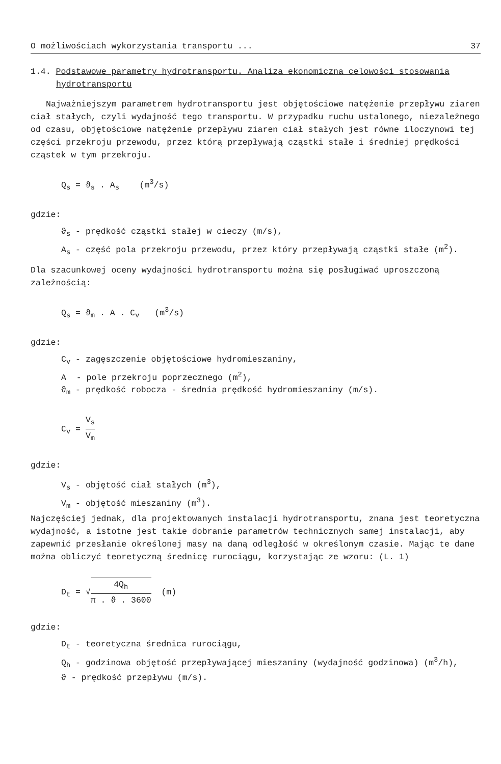O możliwościach wykorzystania transportu ... 37
1.4. Podstawowe parametry hydrotransportu. Analiza ekonomiczna celowości stosowania hydrotransportu
Najważniejszym parametrem hydrotransportu jest objętościowe natężenie przepływu ziaren ciał stałych, czyli wydajność tego transportu. W przypadku ruchu ustalonego, niezależnego od czasu, objętościowe natężenie przepływu ziaren ciał stałych jest równe iloczynowi tej części przekroju przewodu, przez którą przepływają cząstki stałe i średniej prędkości cząstek w tym przekroju.
Q<sub>s</sub> = ϑ<sub>s</sub> . A<sub>s</sub> (m<sup>3</sup>/s)
gdzie:
ϑ<sub>s</sub> - prędkość cząstki stałej w cieczy (m/s),
A<sub>s</sub> - część pola przekroju przewodu, przez który przepływają cząstki stałe (m<sup>2</sup>).
Dla szacunkowej oceny wydajności hydrotransportu można się posługiwać uproszczoną zależnością:
Q<sub>s</sub> = ϑ<sub>m</sub> . A . C<sub>v</sub> (m<sup>3</sup>/s)
gdzie:
C<sub>v</sub> - zagęszczenie objętościowe hydromieszaniny,
A - pole przekroju poprzecznego (m<sup>2</sup>),
ϑ<sub>m</sub> - prędkość robocza - średnia prędkość hydromieszaniny (m/s).
C<sub>v</sub> = V<sub>s</sub> V<sub>m</sub>
gdzie:
V<sub>s</sub> - objętość ciał stałych (m<sup>3</sup>),
V<sub>m</sub> - objętość mieszaniny (m<sup>3</sup>).
Najczęściej jednak, dla projektowanych instalacji hydrotransportu, znana jest teoretyczna wydajność, a istotne jest takie dobranie parametrów technicznych samej instalacji, aby zapewnić przesłanie określonej masy na daną odległość w określonym czasie. Mając te dane można obliczyć teoretyczną średnicę rurociągu, korzystając ze wzoru: (L. 1)
D<sub>t</sub> = √4Q<sub>h</sub> π . ϑ . 3600 (m)
gdzie:
D<sub>t</sub> - teoretyczna średnica rurociągu,
Q<sub>h</sub> - godzinowa objętość przepływającej mieszaniny (wydajność godzinowa) (m<sup>3</sup>/h),
ϑ - prędkość przepływu (m/s).